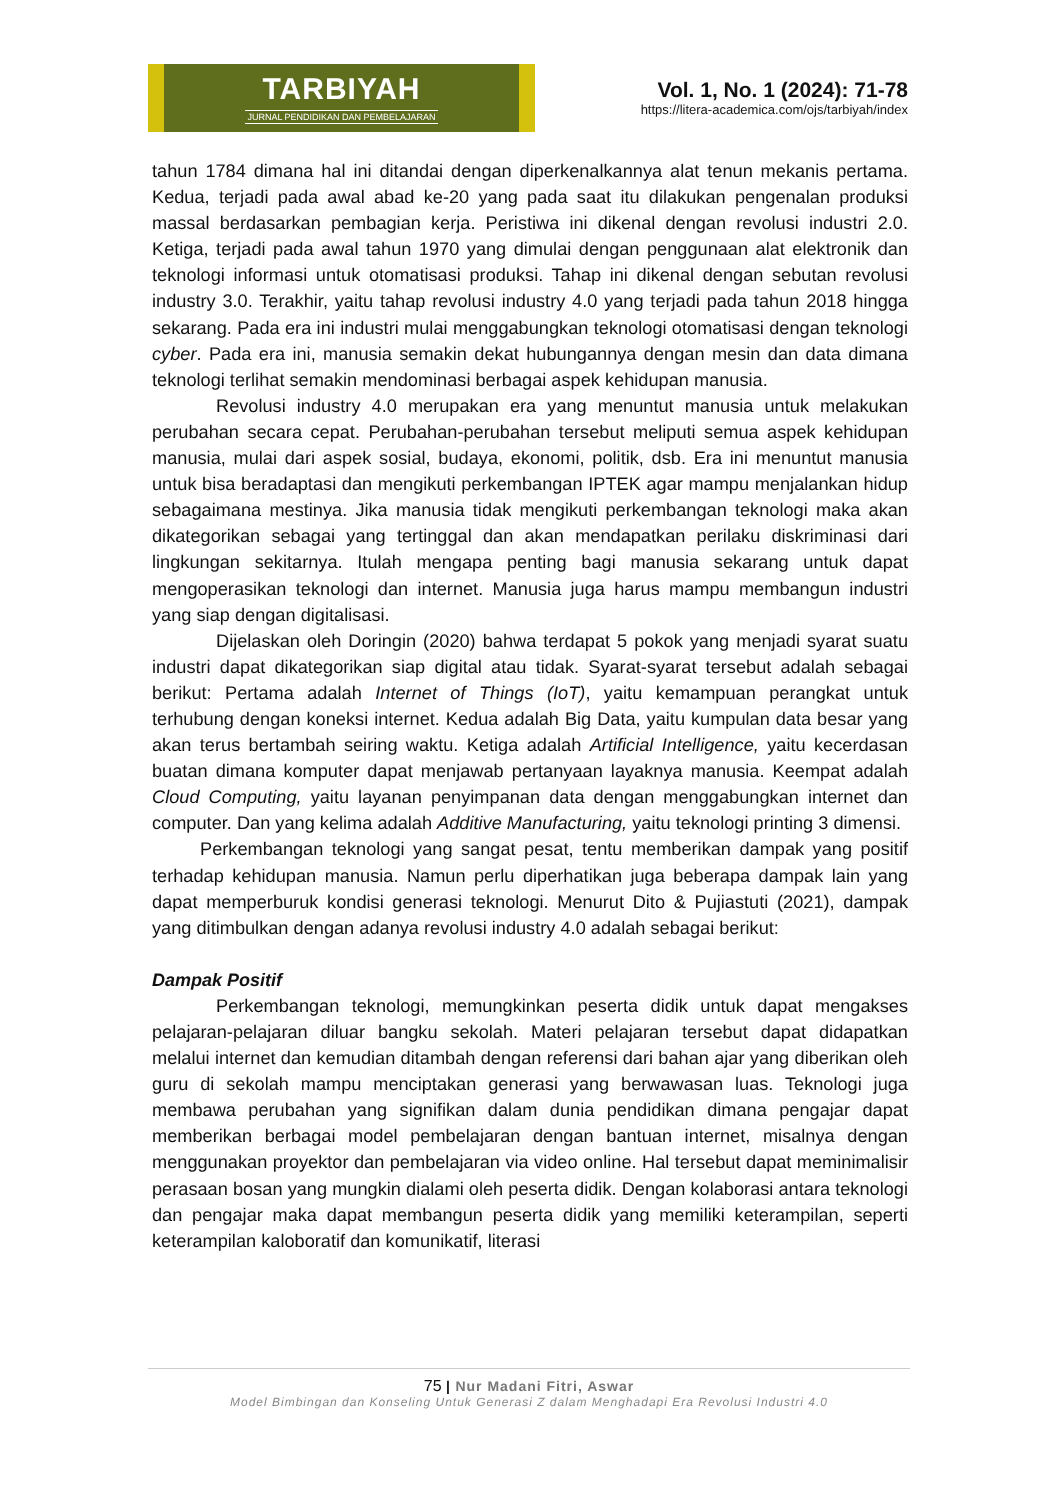TARBIYAH
JURNAL PENDIDIKAN DAN PEMBELAJARAN
Vol. 1, No. 1 (2024): 71-78
https://litera-academica.com/ojs/tarbiyah/index
tahun 1784 dimana hal ini ditandai dengan diperkenalkannya alat tenun mekanis pertama. Kedua, terjadi pada awal abad ke-20 yang pada saat itu dilakukan pengenalan produksi massal berdasarkan pembagian kerja. Peristiwa ini dikenal dengan revolusi industri 2.0. Ketiga, terjadi pada awal tahun 1970 yang dimulai dengan penggunaan alat elektronik dan teknologi informasi untuk otomatisasi produksi. Tahap ini dikenal dengan sebutan revolusi industry 3.0. Terakhir, yaitu tahap revolusi industry 4.0 yang terjadi pada tahun 2018 hingga sekarang. Pada era ini industri mulai menggabungkan teknologi otomatisasi dengan teknologi cyber. Pada era ini, manusia semakin dekat hubungannya dengan mesin dan data dimana teknologi terlihat semakin mendominasi berbagai aspek kehidupan manusia.
Revolusi industry 4.0 merupakan era yang menuntut manusia untuk melakukan perubahan secara cepat. Perubahan-perubahan tersebut meliputi semua aspek kehidupan manusia, mulai dari aspek sosial, budaya, ekonomi, politik, dsb. Era ini menuntut manusia untuk bisa beradaptasi dan mengikuti perkembangan IPTEK agar mampu menjalankan hidup sebagaimana mestinya. Jika manusia tidak mengikuti perkembangan teknologi maka akan dikategorikan sebagai yang tertinggal dan akan mendapatkan perilaku diskriminasi dari lingkungan sekitarnya. Itulah mengapa penting bagi manusia sekarang untuk dapat mengoperasikan teknologi dan internet. Manusia juga harus mampu membangun industri yang siap dengan digitalisasi.
Dijelaskan oleh Doringin (2020) bahwa terdapat 5 pokok yang menjadi syarat suatu industri dapat dikategorikan siap digital atau tidak. Syarat-syarat tersebut adalah sebagai berikut: Pertama adalah Internet of Things (IoT), yaitu kemampuan perangkat untuk terhubung dengan koneksi internet. Kedua adalah Big Data, yaitu kumpulan data besar yang akan terus bertambah seiring waktu. Ketiga adalah Artificial Intelligence, yaitu kecerdasan buatan dimana komputer dapat menjawab pertanyaan layaknya manusia. Keempat adalah Cloud Computing, yaitu layanan penyimpanan data dengan menggabungkan internet dan computer. Dan yang kelima adalah Additive Manufacturing, yaitu teknologi printing 3 dimensi.
Perkembangan teknologi yang sangat pesat, tentu memberikan dampak yang positif terhadap kehidupan manusia. Namun perlu diperhatikan juga beberapa dampak lain yang dapat memperburuk kondisi generasi teknologi. Menurut Dito & Pujiastuti (2021), dampak yang ditimbulkan dengan adanya revolusi industry 4.0 adalah sebagai berikut:
Dampak Positif
Perkembangan teknologi, memungkinkan peserta didik untuk dapat mengakses pelajaran-pelajaran diluar bangku sekolah. Materi pelajaran tersebut dapat didapatkan melalui internet dan kemudian ditambah dengan referensi dari bahan ajar yang diberikan oleh guru di sekolah mampu menciptakan generasi yang berwawasan luas. Teknologi juga membawa perubahan yang signifikan dalam dunia pendidikan dimana pengajar dapat memberikan berbagai model pembelajaran dengan bantuan internet, misalnya dengan menggunakan proyektor dan pembelajaran via video online. Hal tersebut dapat meminimalisir perasaan bosan yang mungkin dialami oleh peserta didik. Dengan kolaborasi antara teknologi dan pengajar maka dapat membangun peserta didik yang memiliki keterampilan, seperti keterampilan kaloboratif dan komunikatif, literasi
75 | Nur Madani Fitri, Aswar
Model Bimbingan dan Konseling Untuk Generasi Z dalam Menghadapi Era Revolusi Industri 4.0